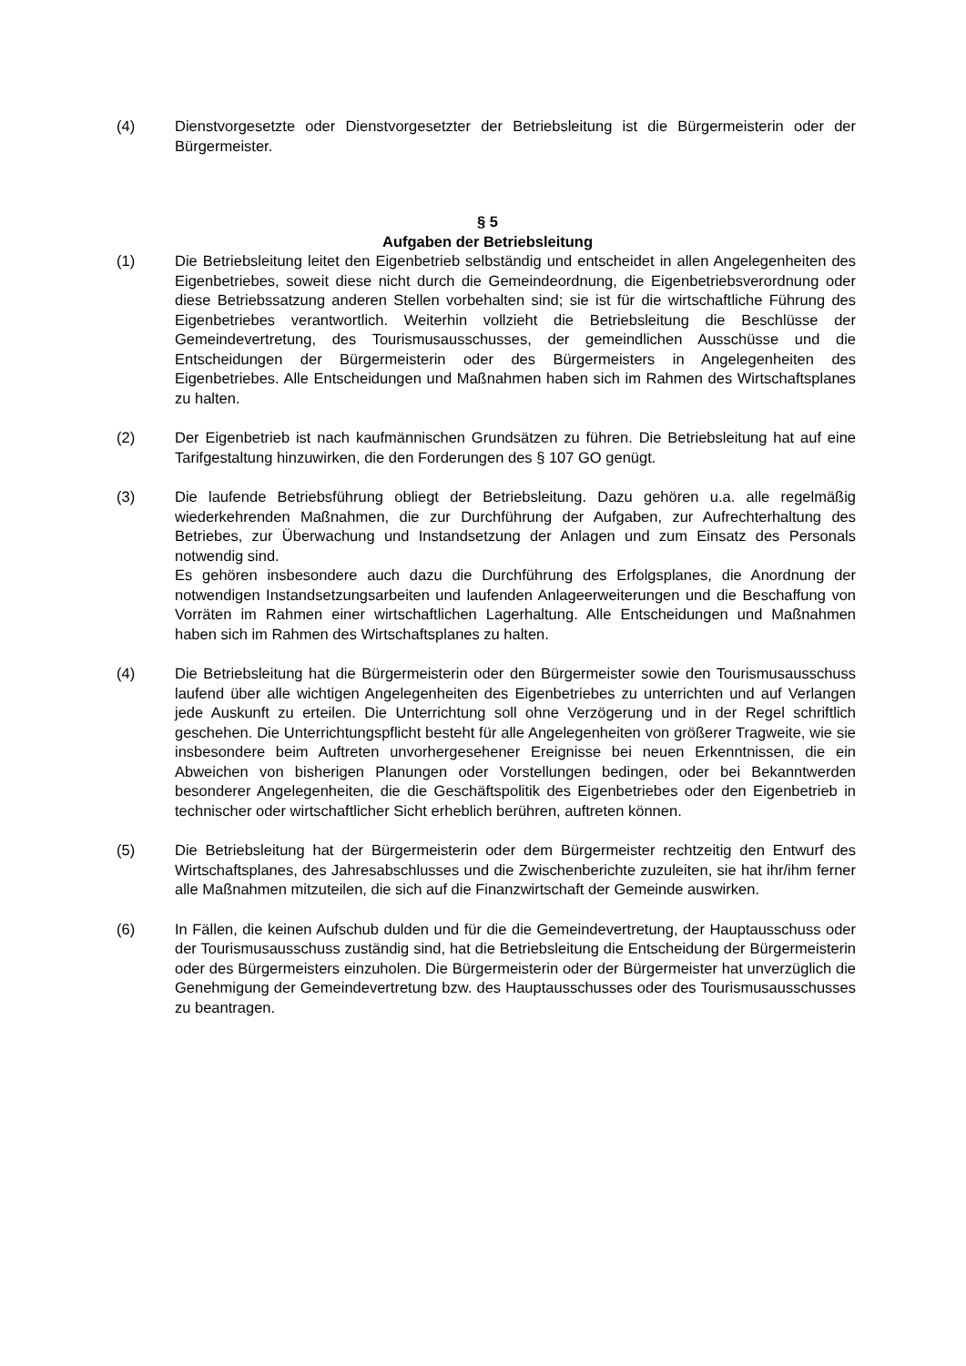(4) Dienstvorgesetzte oder Dienstvorgesetzter der Betriebsleitung ist die Bürgermeisterin oder der Bürgermeister.
§ 5
Aufgaben der Betriebsleitung
(1) Die Betriebsleitung leitet den Eigenbetrieb selbständig und entscheidet in allen Angelegenheiten des Eigenbetriebes, soweit diese nicht durch die Gemeindeordnung, die Eigenbetriebsverordnung oder diese Betriebssatzung anderen Stellen vorbehalten sind; sie ist für die wirtschaftliche Führung des Eigenbetriebes verantwortlich. Weiterhin vollzieht die Betriebsleitung die Beschlüsse der Gemeindevertretung, des Tourismusausschusses, der gemeindlichen Ausschüsse und die Entscheidungen der Bürgermeisterin oder des Bürgermeisters in Angelegenheiten des Eigenbetriebes. Alle Entscheidungen und Maßnahmen haben sich im Rahmen des Wirtschaftsplanes zu halten.
(2) Der Eigenbetrieb ist nach kaufmännischen Grundsätzen zu führen. Die Betriebsleitung hat auf eine Tarifgestaltung hinzuwirken, die den Forderungen des § 107 GO genügt.
(3) Die laufende Betriebsführung obliegt der Betriebsleitung. Dazu gehören u.a. alle regelmäßig wiederkehrenden Maßnahmen, die zur Durchführung der Aufgaben, zur Aufrechterhaltung des Betriebes, zur Überwachung und Instandsetzung der Anlagen und zum Einsatz des Personals notwendig sind.
Es gehören insbesondere auch dazu die Durchführung des Erfolgsplanes, die Anordnung der notwendigen Instandsetzungsarbeiten und laufenden Anlageerweiterungen und die Beschaffung von Vorräten im Rahmen einer wirtschaftlichen Lagerhaltung. Alle Entscheidungen und Maßnahmen haben sich im Rahmen des Wirtschaftsplanes zu halten.
(4) Die Betriebsleitung hat die Bürgermeisterin oder den Bürgermeister sowie den Tourismusausschuss laufend über alle wichtigen Angelegenheiten des Eigenbetriebes zu unterrichten und auf Verlangen jede Auskunft zu erteilen. Die Unterrichtung soll ohne Verzögerung und in der Regel schriftlich geschehen. Die Unterrichtungspflicht besteht für alle Angelegenheiten von größerer Tragweite, wie sie insbesondere beim Auftreten unvorhergesehener Ereignisse bei neuen Erkenntnissen, die ein Abweichen von bisherigen Planungen oder Vorstellungen bedingen, oder bei Bekanntwerden besonderer Angelegenheiten, die die Geschäftspolitik des Eigenbetriebes oder den Eigenbetrieb in technischer oder wirtschaftlicher Sicht erheblich berühren, auftreten können.
(5) Die Betriebsleitung hat der Bürgermeisterin oder dem Bürgermeister rechtzeitig den Entwurf des Wirtschaftsplanes, des Jahresabschlusses und die Zwischenberichte zuzuleiten, sie hat ihr/ihm ferner alle Maßnahmen mitzuteilen, die sich auf die Finanzwirtschaft der Gemeinde auswirken.
(6) In Fällen, die keinen Aufschub dulden und für die die Gemeindevertretung, der Hauptausschuss oder der Tourismusausschuss zuständig sind, hat die Betriebsleitung die Entscheidung der Bürgermeisterin oder des Bürgermeisters einzuholen. Die Bürgermeisterin oder der Bürgermeister hat unverzüglich die Genehmigung der Gemeindevertretung bzw. des Hauptausschusses oder des Tourismusausschusses zu beantragen.